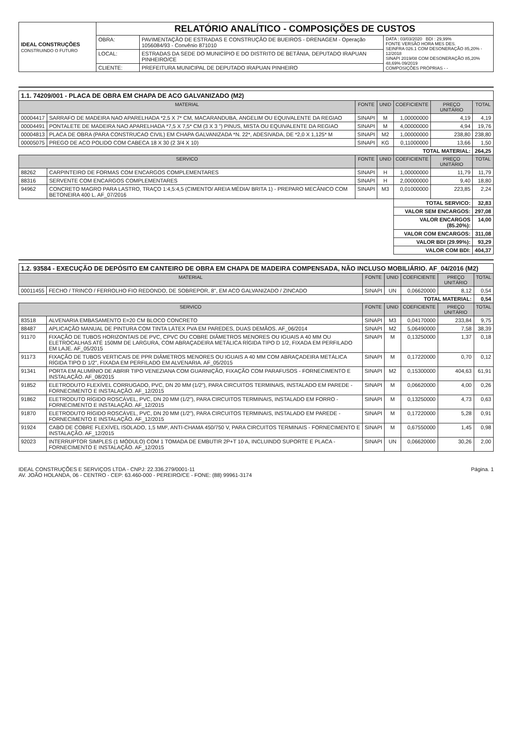| IDEAL CONSTRUÇÕES CONSTRUINDO O FUTURO | RELATÓRIO ANALÍTICO - COMPOSIÇÕES DE CUSTOS | | |
| | OBRA: | PAVIMENTAÇÃO DE ESTRADAS E CONSTRUÇÃO DE BUEIROS - DRENAGEM - Operação 1056084/93 - Convênio 871010 | DATA : 03/03/2020 BDI : 29,99% FONTE VERSÃO HORA MES DES. SEINFRA 026.1 COM DESONERAÇÃO 85,20% - 12/2018 SINAPI 2019/08 COM DESONERAÇÃO 85,20% 48,69% 09/2019 COMPOSIÇÕES PRÓPRIAS - - |
| | LOCAL: | ESTRADAS DA SEDE DO MUNICÍPIO E DO DISTRITO DE BETÂNIA, DEPUTADO IRAPUAN PINHEIRO/CE | |
| | CLIENTE: | PREFEITURA MUNICIPAL DE DEPUTADO IRAPUAN PINHEIRO | |
| 1.1. 74209/001 - PLACA DE OBRA EM CHAPA DE ACO GALVANIZADO (M2) | | | | | | |
| MATERIAL | | FONTE | UNID | COEFICIENTE | PREÇO UNITÁRIO | TOTAL |
| 00004417 | SARRAFO DE MADEIRA NAO APARELHADA *2,5 X 7* CM, MACARANDUBA, ANGELIM OU EQUIVALENTE DA REGIAO | SINAPI | M | 1,00000000 | 4,19 | 4,19 |
| 00004491 | PONTALETE DE MADEIRA NAO APARELHADA *7,5 X 7,5* CM (3 X 3 ") PINUS, MISTA OU EQUIVALENTE DA REGIAO | SINAPI | M | 4,00000000 | 4,94 | 19,76 |
| 00004813 | PLACA DE OBRA (PARA CONSTRUCAO CIVIL) EM CHAPA GALVANIZADA *N. 22*, ADESIVADA, DE *2,0 X 1,125* M | SINAPI | M2 | 1,00000000 | 238,80 | 238,80 |
| 00005075 | PREGO DE ACO POLIDO COM CABECA 18 X 30 (2 3/4 X 10) | SINAPI | KG | 0,11000000 | 13,66 | 1,50 |
| | | | | TOTAL MATERIAL: | | 264,25 |
| SERVICO | | FONTE | UNID | COEFICIENTE | PREÇO UNITÁRIO | TOTAL |
| 88262 | CARPINTEIRO DE FORMAS COM ENCARGOS COMPLEMENTARES | SINAPI | H | 1,00000000 | 11,79 | 11,79 |
| 88316 | SERVENTE COM ENCARGOS COMPLEMENTARES | SINAPI | H | 2,00000000 | 9,40 | 18,80 |
| 94962 | CONCRETO MAGRO PARA LASTRO, TRAÇO 1:4,5:4,5 (CIMENTO/ AREIA MÉDIA/ BRITA 1) - PREPARO MECÂNICO COM BETONEIRA 400 L. AF_07/2016 | SINAPI | M3 | 0,01000000 | 223,85 | 2,24 |
| | | | | TOTAL SERVICO: | | 32,83 |
| | | | | VALOR SEM ENCARGOS: | | 297,08 |
| | | | | VALOR ENCARGOS (85.20%): | | 14,00 |
| | | | | VALOR COM ENCARGOS: | | 311,08 |
| | | | | VALOR BDI (29.99%): | | 93,29 |
| | | | | VALOR COM BDI: | | 404,37 |
| 1.2. 93584 - EXECUÇÃO DE DEPÓSITO EM CANTEIRO DE OBRA EM CHAPA DE MADEIRA COMPENSADA, NÃO INCLUSO MOBILIÁRIO. AF_04/2016 (M2) | | | | | | |
| MATERIAL | | FONTE | UNID | COEFICIENTE | PREÇO UNITÁRIO | TOTAL |
| 00011455 | FECHO / TRINCO / FERROLHO FIO REDONDO, DE SOBREPOR, 8", EM ACO GALVANIZADO / ZINCADO | SINAPI | UN | 0,06620000 | 8,12 | 0,54 |
| | | | | TOTAL MATERIAL: | | 0,54 |
| SERVICO | | FONTE | UNID | COEFICIENTE | PREÇO UNITÁRIO | TOTAL |
| 83518 | ALVENARIA EMBASAMENTO E=20 CM BLOCO CONCRETO | SINAPI | M3 | 0,04170000 | 233,84 | 9,75 |
| 88487 | APLICAÇÃO MANUAL DE PINTURA COM TINTA LÁTEX PVA EM PAREDES, DUAS DEMÃOS. AF_06/2014 | SINAPI | M2 | 5,06490000 | 7,58 | 38,39 |
| 91170 | FIXAÇÃO DE TUBOS HORIZONTAIS DE PVC, CPVC OU COBRE DIÂMETROS MENORES OU IGUAIS A 40 MM OU ELETROCALHAS ATÉ 150MM DE LARGURA, COM ABRAÇADEIRA METÁLICA RÍGIDA TIPO D 1/2, FIXADA EM PERFILADO EM LAJE. AF_05/2015 | SINAPI | M | 0,13250000 | 1,37 | 0,18 |
| 91173 | FIXAÇÃO DE TUBOS VERTICAIS DE PPR DIÂMETROS MENORES OU IGUAIS A 40 MM COM ABRAÇADEIRA METÁLICA RÍGIDA TIPO D 1/2", FIXADA EM PERFILADO EM ALVENARIA. AF_05/2015 | SINAPI | M | 0,17220000 | 0,70 | 0,12 |
| 91341 | PORTA EM ALUMÍNIO DE ABRIR TIPO VENEZIANA COM GUARNIÇÃO, FIXAÇÃO COM PARAFUSOS - FORNECIMENTO E INSTALAÇÃO. AF_08/2015 | SINAPI | M2 | 0,15300000 | 404,63 | 61,91 |
| 91852 | ELETRODUTO FLEXÍVEL CORRUGADO, PVC, DN 20 MM (1/2"), PARA CIRCUITOS TERMINAIS, INSTALADO EM PAREDE - FORNECIMENTO E INSTALAÇÃO. AF_12/2015 | SINAPI | M | 0,06620000 | 4,00 | 0,26 |
| 91862 | ELETRODUTO RÍGIDO ROSCÁVEL, PVC, DN 20 MM (1/2"), PARA CIRCUITOS TERMINAIS, INSTALADO EM FORRO - FORNECIMENTO E INSTALAÇÃO. AF_12/2015 | SINAPI | M | 0,13250000 | 4,73 | 0,63 |
| 91870 | ELETRODUTO RÍGIDO ROSCÁVEL, PVC, DN 20 MM (1/2"), PARA CIRCUITOS TERMINAIS, INSTALADO EM PAREDE - FORNECIMENTO E INSTALAÇÃO. AF_12/2015 | SINAPI | M | 0,17220000 | 5,28 | 0,91 |
| 91924 | CABO DE COBRE FLEXÍVEL ISOLADO, 1,5 MM², ANTI-CHAMA 450/750 V, PARA CIRCUITOS TERMINAIS - FORNECIMENTO E INSTALAÇÃO. AF_12/2015 | SINAPI | M | 0,67550000 | 1,45 | 0,98 |
| 92023 | INTERRUPTOR SIMPLES (1 MÓDULO) COM 1 TOMADA DE EMBUTIR 2P+T 10 A, INCLUINDO SUPORTE E PLACA - FORNECIMENTO E INSTALAÇÃO. AF_12/2015 | SINAPI | UN | 0,06620000 | 30,26 | 2,00 |
IDEAL CONSTRUÇÕES E SERVIÇOS LTDA - CNPJ: 22.336.279/0001-11
AV. JOÃO HOLANDA, 06 - CENTRO - CEP: 63.460-000 - PEREIRO/CE - FONE: (88) 99961-3174
Página. 1